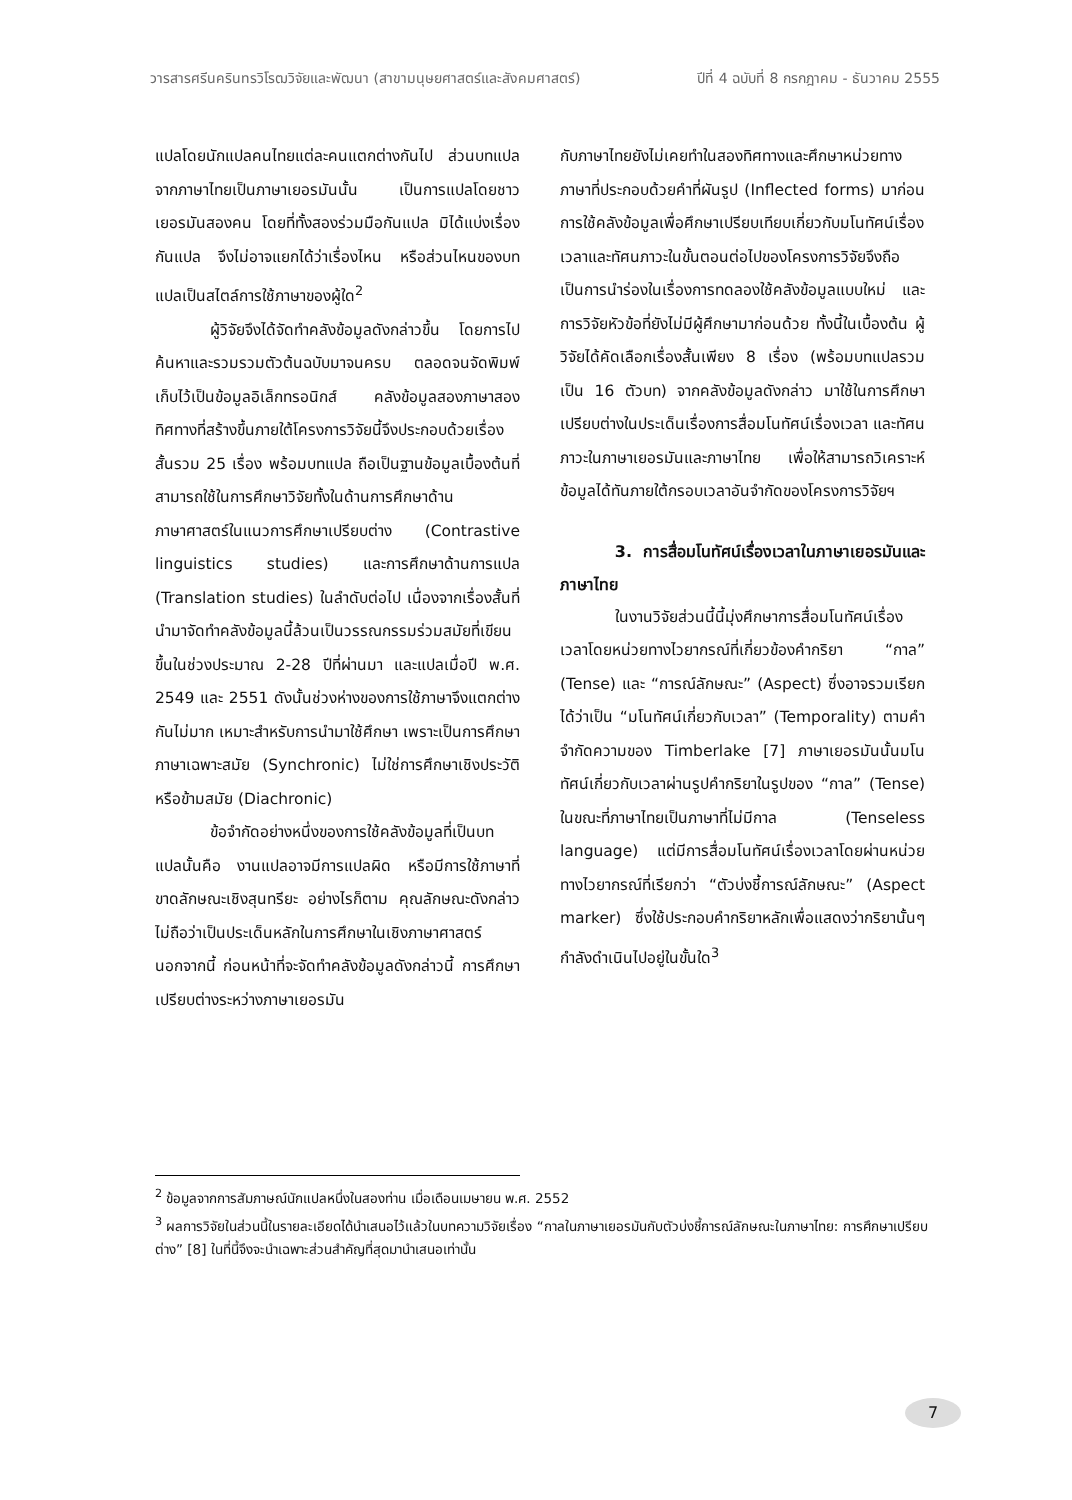วารสารศรีนครินทรวิโรฒวิจัยและพัฒนา (สาขามนุษยศาสตร์และสังคมศาสตร์) ปีที่ 4 ฉบับที่ 8 กรกฎาคม - ธันวาคม 2555
แปลโดยนักแปลคนไทยแต่ละคนแตกต่างกันไป ส่วนบทแปลจากภาษาไทยเป็นภาษาเยอรมันนั้น เป็นการแปลโดยชาวเยอรมันสองคน โดยที่ทั้งสองร่วมมือกันแปล มิได้แบ่งเรื่องกันแปล จึงไม่อาจแยกได้ว่าเรื่องไหน หรือส่วนไหนของบทแปลเป็นสไตล์การใช้ภาษาของผู้ใด<sup>2</sup>
ผู้วิจัยจึงได้จัดทำคลังข้อมูลดังกล่าวขึ้น โดยการไปค้นหาและรวมรวมตัวต้นฉบับมาจนครบ ตลอดจนจัดพิมพ์เก็บไว้เป็นข้อมูลอิเล็กทรอนิกส์ คลังข้อมูลสองภาษาสองทิศทางที่สร้างขึ้นภายใต้โครงการวิจัยนี้จึงประกอบด้วยเรื่องสั้นรวม 25 เรื่อง พร้อมบทแปล ถือเป็นฐานข้อมูลเบื้องต้นที่สามารถใช้ในการศึกษาวิจัยทั้งในด้านการศึกษาด้านภาษาศาสตร์ในแนวการศึกษาเปรียบต่าง (Contrastive linguistics studies) และการศึกษาด้านการแปล (Translation studies) ในลำดับต่อไป เนื่องจากเรื่องสั้นที่นำมาจัดทำคลังข้อมูลนี้ล้วนเป็นวรรณกรรมร่วมสมัยที่เขียนขึ้นในช่วงประมาณ 2-28 ปีที่ผ่านมา และแปลเมื่อปี พ.ศ. 2549 และ 2551 ดังนั้นช่วงห่างของการใช้ภาษาจึงแตกต่างกันไม่มาก เหมาะสำหรับการนำมาใช้ศึกษา เพราะเป็นการศึกษาภาษาเฉพาะสมัย (Synchronic) ไม่ใช่การศึกษาเชิงประวัติหรือข้ามสมัย (Diachronic)
ข้อจำกัดอย่างหนึ่งของการใช้คลังข้อมูลที่เป็นบทแปลนั้นคือ งานแปลอาจมีการแปลผิด หรือมีการใช้ภาษาที่ขาดลักษณะเชิงสุนทรียะ อย่างไรก็ตาม คุณลักษณะดังกล่าวไม่ถือว่าเป็นประเด็นหลักในการศึกษาในเชิงภาษาศาสตร์ นอกจากนี้ ก่อนหน้าที่จะจัดทำคลังข้อมูลดังกล่าวนี้ การศึกษาเปรียบต่างระหว่างภาษาเยอรมัน
กับภาษาไทยยังไม่เคยทำในสองทิศทางและศึกษาหน่วยทางภาษาที่ประกอบด้วยคำที่ผันรูป (Inflected forms) มาก่อน การใช้คลังข้อมูลเพื่อศึกษาเปรียบเทียบเกี่ยวกับมโนทัศน์เรื่องเวลาและทัศนภาวะในขั้นตอนต่อไปของโครงการวิจัยจึงถือเป็นการนำร่องในเรื่องการทดลองใช้คลังข้อมูลแบบใหม่ และการวิจัยหัวข้อที่ยังไม่มีผู้ศึกษามาก่อนด้วย ทั้งนี้ในเบื้องต้น ผู้วิจัยได้คัดเลือกเรื่องสั้นเพียง 8 เรื่อง (พร้อมบทแปลรวมเป็น 16 ตัวบท) จากคลังข้อมูลดังกล่าว มาใช้ในการศึกษาเปรียบต่างในประเด็นเรื่องการสื่อมโนทัศน์เรื่องเวลา และทัศนภาวะในภาษาเยอรมันและภาษาไทย เพื่อให้สามารถวิเคราะห์ข้อมูลได้ทันภายใต้กรอบเวลาอันจำกัดของโครงการวิจัยฯ
3. การสื่อมโนทัศน์เรื่องเวลาในภาษาเยอรมันและภาษาไทย
ในงานวิจัยส่วนนี้นี้มุ่งศึกษาการสื่อมโนทัศน์เรื่องเวลาโดยหน่วยทางไวยากรณ์ที่เกี่ยวข้องคำกริยา “กาล” (Tense) และ “การณ์ลักษณะ” (Aspect) ซึ่งอาจรวมเรียกได้ว่าเป็น “มโนทัศน์เกี่ยวกับเวลา” (Temporality) ตามคำจำกัดความของ Timberlake [7] ภาษาเยอรมันนั้นมโนทัศน์เกี่ยวกับเวลาผ่านรูปคำกริยาในรูปของ “กาล” (Tense) ในขณะที่ภาษาไทยเป็นภาษาที่ไม่มีกาล (Tenseless language) แต่มีการสื่อมโนทัศน์เรื่องเวลาโดยผ่านหน่วยทางไวยากรณ์ที่เรียกว่า “ตัวบ่งชี้การณ์ลักษณะ” (Aspect marker) ซึ่งใช้ประกอบคำกริยาหลักเพื่อแสดงว่ากริยานั้นๆ กำลังดำเนินไปอยู่ในขั้นใด<sup>3</sup>
<sup>2</sup> ข้อมูลจากการสัมภาษณ์นักแปลหนึ่งในสองท่าน เมื่อเดือนเมษายน พ.ศ. 2552
<sup>3</sup> ผลการวิจัยในส่วนนี้ในรายละเอียดได้นำเสนอไว้แล้วในบทความวิจัยเรื่อง “กาลในภาษาเยอรมันกับตัวบ่งชี้การณ์ลักษณะในภาษาไทย: การศึกษาเปรียบต่าง” [8] ในที่นี้จึงจะนำเฉพาะส่วนสำคัญที่สุดมานำเสนอเท่านั้น
7